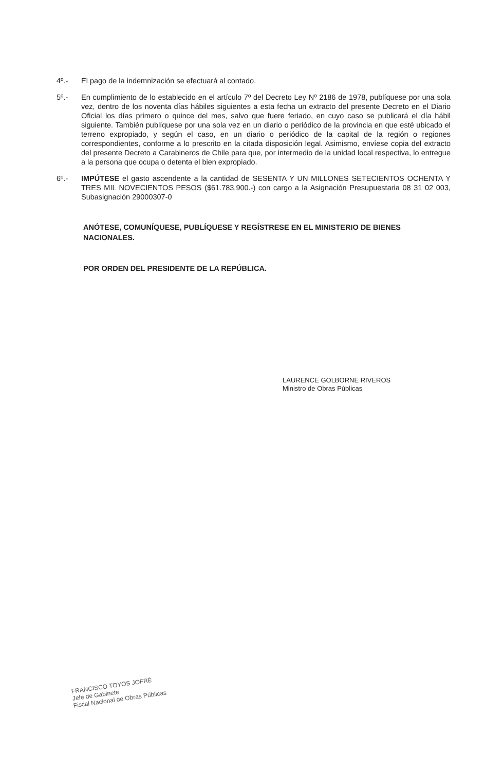4º.- El pago de la indemnización se efectuará al contado.
5º.- En cumplimiento de lo establecido en el artículo 7º del Decreto Ley Nº 2186 de 1978, publíquese por una sola vez, dentro de los noventa días hábiles siguientes a esta fecha un extracto del presente Decreto en el Diario Oficial los días primero o quince del mes, salvo que fuere feriado, en cuyo caso se publicará el día hábil siguiente. También publíquese por una sola vez en un diario o periódico de la provincia en que esté ubicado el terreno expropiado, y según el caso, en un diario o periódico de la capital de la región o regiones correspondientes, conforme a lo prescrito en la citada disposición legal. Asimismo, envíese copia del extracto del presente Decreto a Carabineros de Chile para que, por intermedio de la unidad local respectiva, lo entregue a la persona que ocupa o detenta el bien expropiado.
6º.- IMPÚTESE el gasto ascendente a la cantidad de SESENTA Y UN MILLONES SETECIENTOS OCHENTA Y TRES MIL NOVECIENTOS PESOS ($61.783.900.-) con cargo a la Asignación Presupuestaria 08 31 02 003, Subasignación 29000307-0
ANÓTESE, COMUNÍQUESE, PUBLÍQUESE Y REGÍSTRESE EN EL MINISTERIO DE BIENES NACIONALES.
POR ORDEN DEL PRESIDENTE DE LA REPÚBLICA.
LAURENCE GOLBORNE RIVEROS
Ministro de Obras Públicas
FRANCISCO TOYOS JOFRÉ
Jefe de Gabinete
Fiscal Nacional de Obras Públicas